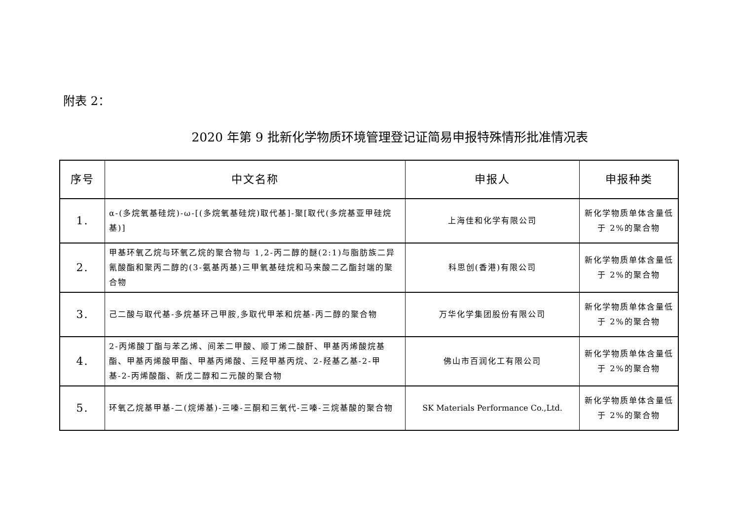附表 2：
2020 年第 9 批新化学物质环境管理登记证简易申报特殊情形批准情况表
| 序号 | 中文名称 | 申报人 | 申报种类 |
| --- | --- | --- | --- |
| 1. | α-(多烷氧基硅烷)-ω-[(多烷氧基硅烷)取代基]-聚[取代(多烷基亚甲硅烷基)] | 上海佳和化学有限公司 | 新化学物质单体含量低于 2%的聚合物 |
| 2. | 甲基环氧乙烷与环氧乙烷的聚合物与 1,2-丙二醇的醚(2:1)与脂肪族二异氰酸酯和聚丙二醇的(3-氨基丙基)三甲氧基硅烷和马来酸二乙酯封端的聚合物 | 科思创(香港)有限公司 | 新化学物质单体含量低于 2%的聚合物 |
| 3. | 己二酸与取代基-多烷基环己甲胺,多取代甲苯和烷基-丙二醇的聚合物 | 万华化学集团股份有限公司 | 新化学物质单体含量低于 2%的聚合物 |
| 4. | 2-丙烯酸丁酯与苯乙烯、间苯二甲酸、顺丁烯二酸酐、甲基丙烯酸烷基酯、甲基丙烯酸甲酯、甲基丙烯酸、三羟甲基丙烷、2-羟基乙基-2-甲基-2-丙烯酸酯、新戊二醇和二元酸的聚合物 | 佛山市百润化工有限公司 | 新化学物质单体含量低于 2%的聚合物 |
| 5. | 环氧乙烷基甲基-二(烷烯基)-三嗪-三酮和三氧代-三嗪-三烷基酸的聚合物 | SK Materials Performance Co.,Ltd. | 新化学物质单体含量低于 2%的聚合物 |